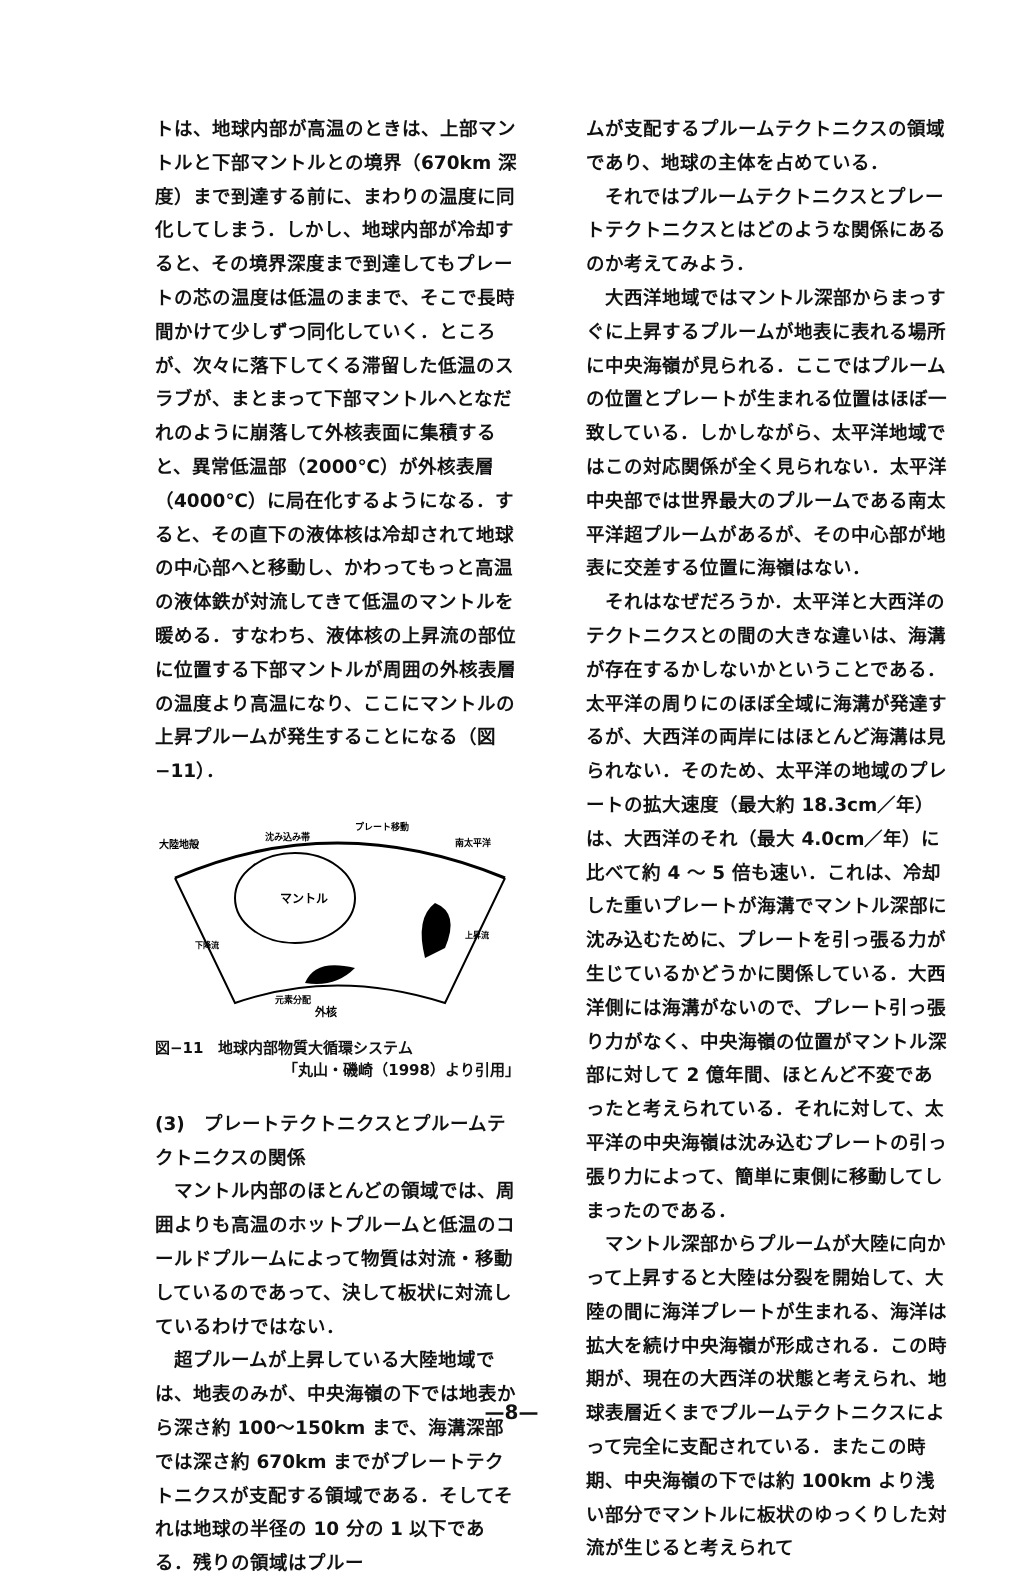トは、地球内部が高温のときは、上部マントルと下部マントルとの境界（670km 深度）まで到達する前に、まわりの温度に同化してしまう．しかし、地球内部が冷却すると、その境界深度まで到達してもプレートの芯の温度は低温のままで、そこで長時間かけて少しずつ同化していく．ところが、次々に落下してくる滞留した低温のスラブが、まとまって下部マントルへとなだれのように崩落して外核表面に集積すると、異常低温部（2000℃）が外核表層（4000℃）に局在化するようになる．すると、その直下の液体核は冷却されて地球の中心部へと移動し、かわってもっと高温の液体鉄が対流してきて低温のマントルを暖める．すなわち、液体核の上昇流の部位に位置する下部マントルが周囲の外核表層の温度より高温になり、ここにマントルの上昇プルームが発生することになる（図−11）．
大陸地殻
沈み込み帯
プレート移動
南太平洋
マントル
下降流
上昇流
元素分配
外核
図−11　地球内部物質大循環システム
「丸山・磯崎（1998）より引用」
(3)　プレートテクトニクスとプルームテクトニクスの関係
マントル内部のほとんどの領域では、周囲よりも高温のホットプルームと低温のコールドプルームによって物質は対流・移動しているのであって、決して板状に対流しているわけではない．
超プルームが上昇している大陸地域では、地表のみが、中央海嶺の下では地表から深さ約 100〜150km まで、海溝深部では深さ約 670km までがプレートテクトニクスが支配する領域である．そしてそれは地球の半径の 10 分の 1 以下である．残りの領域はプルー
ムが支配するプルームテクトニクスの領域であり、地球の主体を占めている．
それではプルームテクトニクスとプレートテクトニクスとはどのような関係にあるのか考えてみよう．
大西洋地域ではマントル深部からまっすぐに上昇するプルームが地表に表れる場所に中央海嶺が見られる．ここではプルームの位置とプレートが生まれる位置はほぼ一致している．しかしながら、太平洋地域ではこの対応関係が全く見られない．太平洋中央部では世界最大のプルームである南太平洋超プルームがあるが、その中心部が地表に交差する位置に海嶺はない．
それはなぜだろうか．太平洋と大西洋のテクトニクスとの間の大きな違いは、海溝が存在するかしないかということである．太平洋の周りにのほぼ全域に海溝が発達するが、大西洋の両岸にはほとんど海溝は見られない．そのため、太平洋の地域のプレートの拡大速度（最大約 18.3cm／年）は、大西洋のそれ（最大 4.0cm／年）に比べて約 4 〜 5 倍も速い．これは、冷却した重いプレートが海溝でマントル深部に沈み込むために、プレートを引っ張る力が生じているかどうかに関係している．大西洋側には海溝がないので、プレート引っ張り力がなく、中央海嶺の位置がマントル深部に対して 2 億年間、ほとんど不変であったと考えられている．それに対して、太平洋の中央海嶺は沈み込むプレートの引っ張り力によって、簡単に東側に移動してしまったのである．
マントル深部からプルームが大陸に向かって上昇すると大陸は分裂を開始して、大陸の間に海洋プレートが生まれる、海洋は拡大を続け中央海嶺が形成される．この時期が、現在の大西洋の状態と考えられ、地球表層近くまでプルームテクトニクスによって完全に支配されている．またこの時期、中央海嶺の下では約 100km より浅い部分でマントルに板状のゆっくりした対流が生じると考えられて
—8—